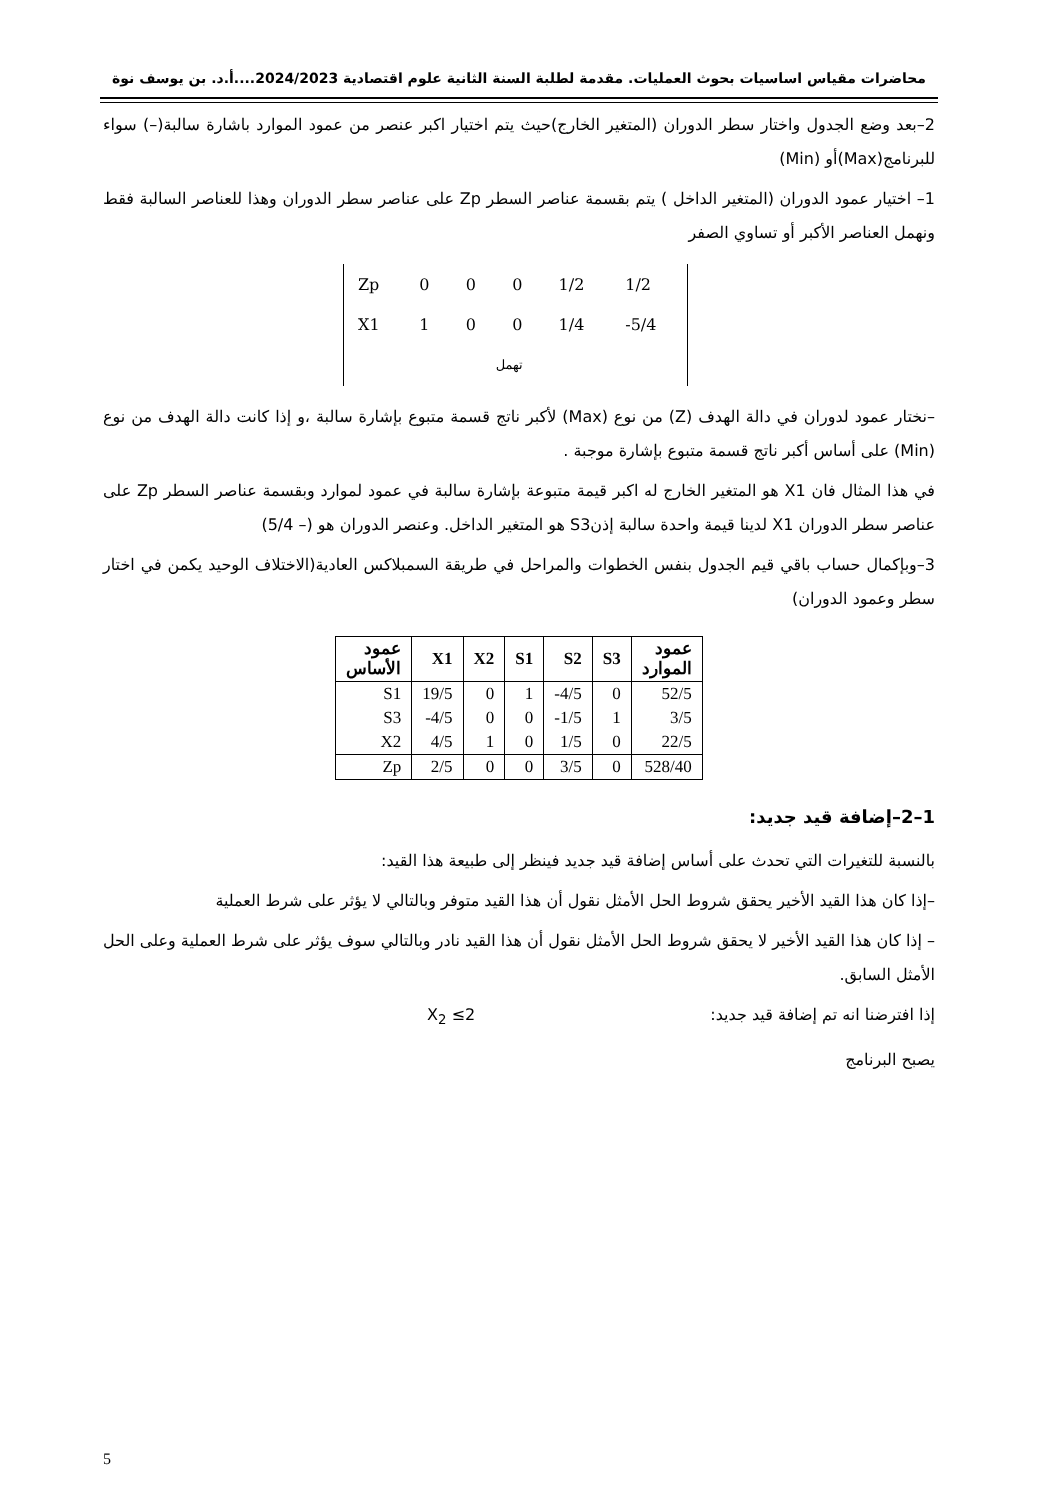محاضرات مقياس اساسيات بحوث العمليات. مقدمة لطلبة السنة الثانية علوم اقتصادية 2024/2023....أ.د. بن يوسف نوة
2–بعد وضع الجدول واختار سطر الدوران (المتغير الخارج)حيث يتم اختيار اكبر عنصر من عمود الموارد باشارة سالبة(–) سواء للبرنامج(Max)أو (Min)
1– اختيار عمود الدوران (المتغير الداخل ) يتم بقسمة عناصر السطر Zp على عناصر سطر الدوران وهذا للعناصر السالبة فقط ونهمل العناصر الأكبر أو تساوي الصفر
| Zp | 0 | 0 | 0 | 1/2 | 1/2 |
| X1 | 1 | 0 | 0 | 1/4 | -5/4 |
| | تهمل | | | | |
–نختار عمود لدوران في دالة الهدف (Z) من نوع (Max) لأكبر ناتج قسمة متبوع بإشارة سالبة ،و إذا كانت دالة الهدف من نوع (Min) على أساس أكبر ناتج قسمة متبوع بإشارة موجبة .
في هذا المثال فان X1 هو المتغير الخارج له اكبر قيمة متبوعة بإشارة سالبة في عمود لموارد وبقسمة عناصر السطر Zp على عناصر سطر الدوران X1 لدينا قيمة واحدة سالبة إذنS3 هو المتغير الداخل. وعنصر الدوران هو (– 5/4)
3–وبإكمال حساب باقي قيم الجدول بنفس الخطوات والمراحل في طريقة السمبلاكس العادية(الاختلاف الوحيد يكمن في اختار سطر وعمود الدوران)
| عمود الأساس | X1 | X2 | S1 | S2 | S3 | عمود الموارد |
| --- | --- | --- | --- | --- | --- | --- |
| S1 | 19/5 | 0 | 1 | -4/5 | 0 | 52/5 |
| S3 | -4/5 | 0 | 0 | -1/5 | 1 | 3/5 |
| X2 | 4/5 | 1 | 0 | 1/5 | 0 | 22/5 |
| Zp | 2/5 | 0 | 0 | 3/5 | 0 | 528/40 |
1–2–إضافة قيد جديد:
بالنسبة للتغيرات التي تحدث على أساس إضافة قيد جديد فينظر إلى طبيعة هذا القيد:
–إذا كان هذا القيد الأخير يحقق شروط الحل الأمثل نقول أن هذا القيد متوفر وبالتالي لا يؤثر على شرط العملية
– إذا كان هذا القيد الأخير لا يحقق شروط الحل الأمثل نقول أن هذا القيد نادر وبالتالي سوف يؤثر على شرط العملية وعلى الحل الأمثل السابق.
إذا افترضنا انه تم إضافة قيد جديد: X<sub>2</sub> ≤2
يصبح البرنامج
5